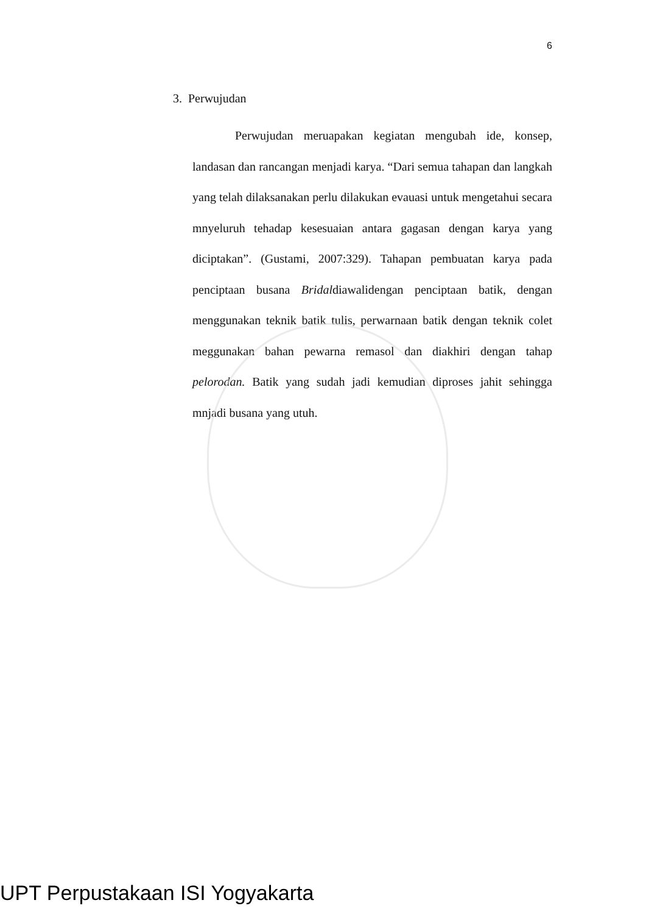6
3. Perwujudan
Perwujudan meruapakan kegiatan mengubah ide, konsep, landasan dan rancangan menjadi karya. “Dari semua tahapan dan langkah yang telah dilaksanakan perlu dilakukan evauasi untuk mengetahui secara mnyeluruh tehadap kesesuaian antara gagasan dengan karya yang diciptakan”. (Gustami, 2007:329). Tahapan pembuatan karya pada penciptaan busana Bridaldiawalidengan penciptaan batik, dengan menggunakan teknik batik tulis, perwarnaan batik dengan teknik colet meggunakan bahan pewarna remasol dan diakhiri dengan tahap pelorodan. Batik yang sudah jadi kemudian diproses jahit sehingga mnjadi busana yang utuh.
UPT Perpustakaan ISI Yogyakarta